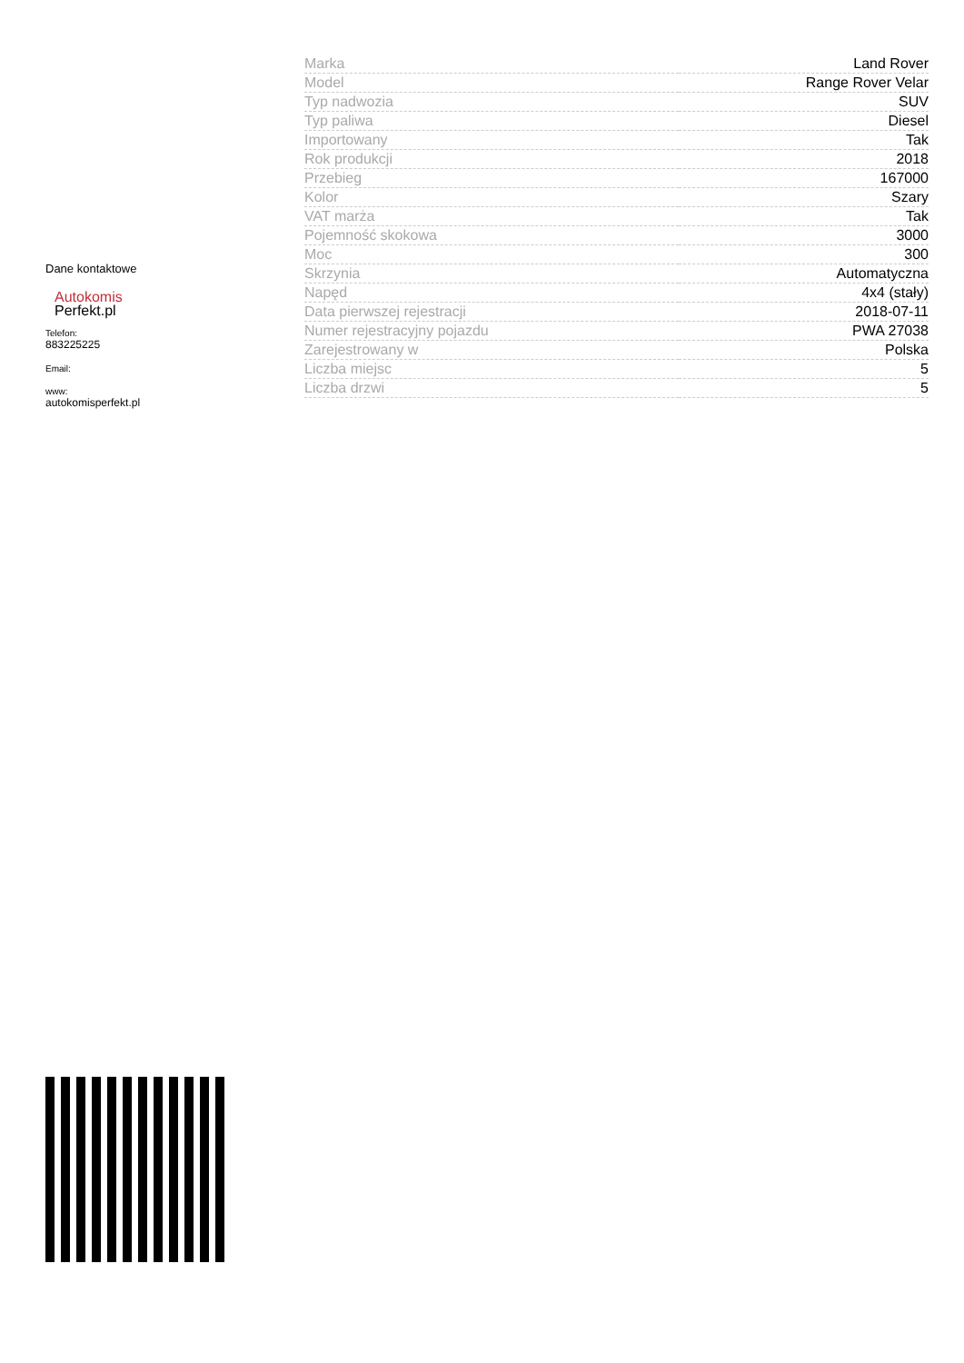Dane kontaktowe
Autokomis
Perfekt.pl
Telefon:
883225225
Email:
www:
autokomisperfekt.pl
| Marka | Land Rover |
| Model | Range Rover Velar |
| Typ nadwozia | SUV |
| Typ paliwa | Diesel |
| Importowany | Tak |
| Rok produkcji | 2018 |
| Przebieg | 167000 |
| Kolor | Szary |
| VAT marża | Tak |
| Pojemność skokowa | 3000 |
| Moc | 300 |
| Skrzynia | Automatyczna |
| Napęd | 4x4 (stały) |
| Data pierwszej rejestracji | 2018-07-11 |
| Numer rejestracyjny pojazdu | PWA 27038 |
| Zarejestrowany w | Polska |
| Liczba miejsc | 5 |
| Liczba drzwi | 5 |